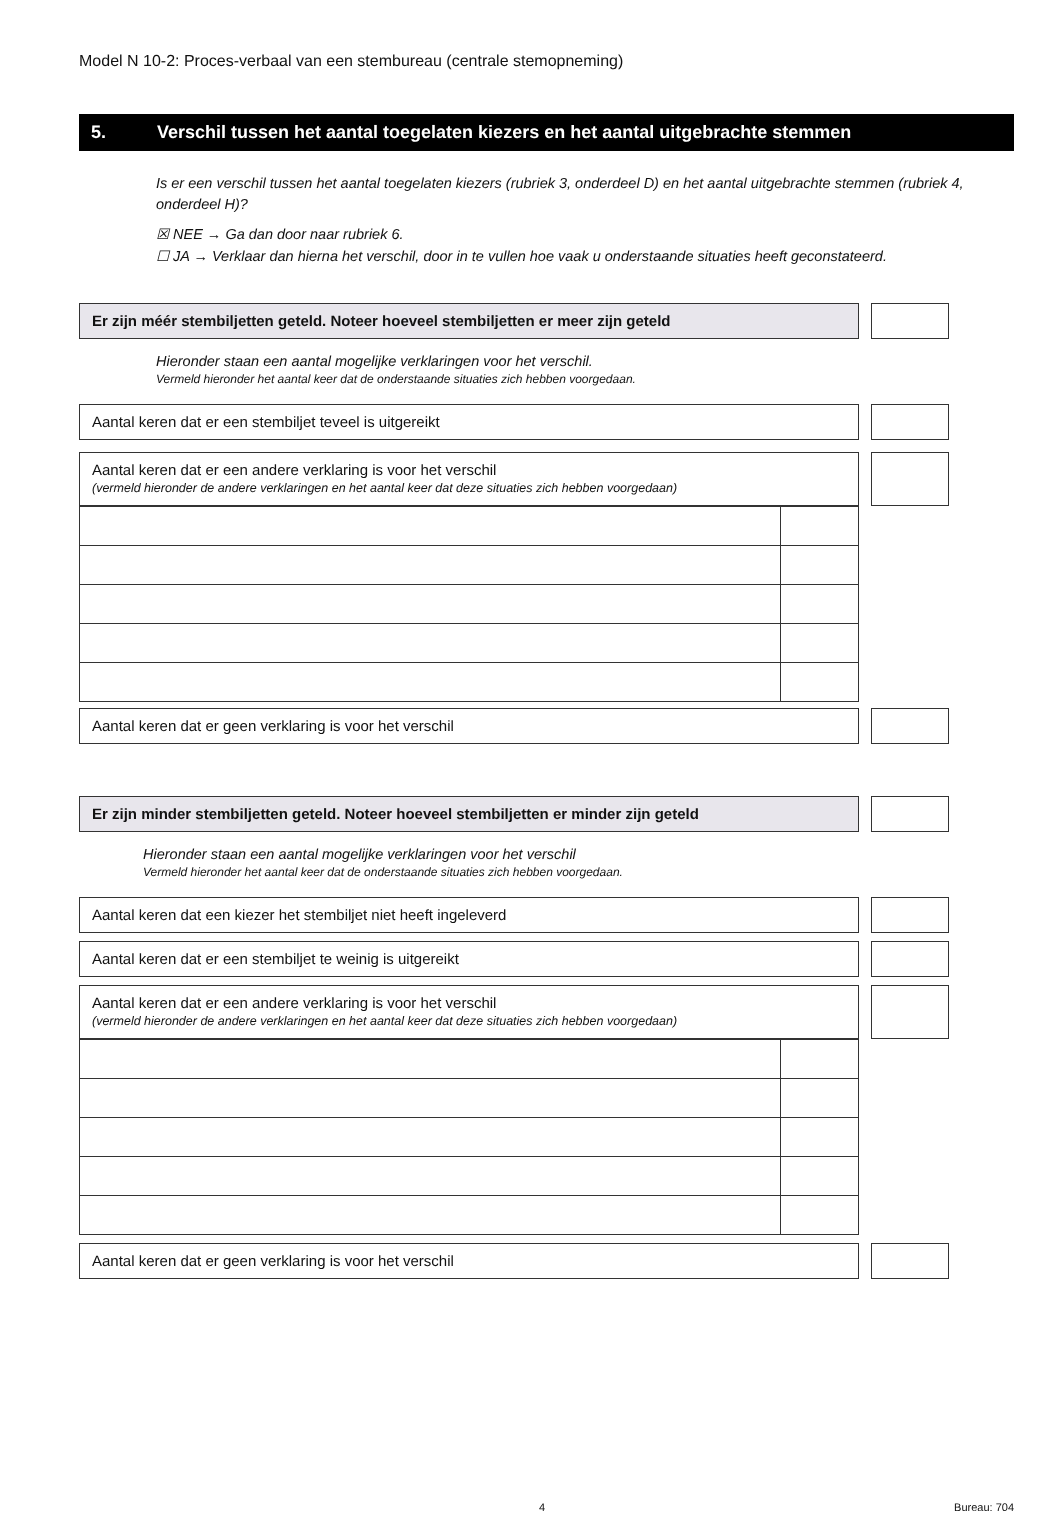Model N 10-2: Proces-verbaal van een stembureau (centrale stemopneming)
5. Verschil tussen het aantal toegelaten kiezers en het aantal uitgebrachte stemmen
Is er een verschil tussen het aantal toegelaten kiezers (rubriek 3, onderdeel D) en het aantal uitgebrachte stemmen (rubriek 4, onderdeel H)?
☒ NEE → Ga dan door naar rubriek 6.
☐ JA → Verklaar dan hierna het verschil, door in te vullen hoe vaak u onderstaande situaties heeft geconstateerd.
Er zijn méér stembiljetten geteld. Noteer hoeveel stembiljetten er meer zijn geteld
Hieronder staan een aantal mogelijke verklaringen voor het verschil.
Vermeld hieronder het aantal keer dat de onderstaande situaties zich hebben voorgedaan.
Aantal keren dat er een stembiljet teveel is uitgereikt
Aantal keren dat er een andere verklaring is voor het verschil
(vermeld hieronder de andere verklaringen en het aantal keer dat deze situaties zich hebben voorgedaan)
Aantal keren dat er geen verklaring is voor het verschil
Er zijn minder stembiljetten geteld. Noteer hoeveel stembiljetten er minder zijn geteld
Hieronder staan een aantal mogelijke verklaringen voor het verschil
Vermeld hieronder het aantal keer dat de onderstaande situaties zich hebben voorgedaan.
Aantal keren dat een kiezer het stembiljet niet heeft ingeleverd
Aantal keren dat er een stembiljet te weinig is uitgereikt
Aantal keren dat er een andere verklaring is voor het verschil
(vermeld hieronder de andere verklaringen en het aantal keer dat deze situaties zich hebben voorgedaan)
Aantal keren dat er geen verklaring is voor het verschil
4 Bureau: 704